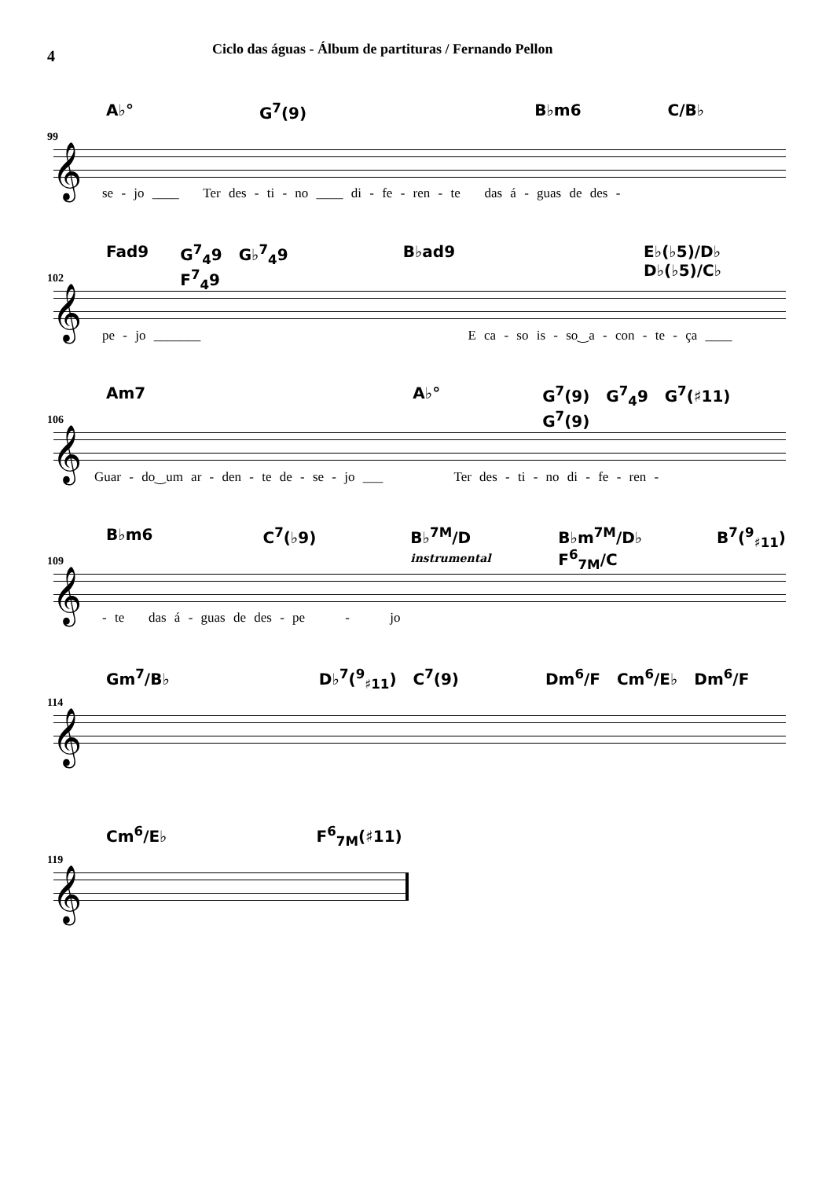4
Ciclo das águas - Álbum de partituras / Fernando Pellon
A♭° G<sup>7</sup>(9) B♭m6 C/B♭
99
𝄞
se - jo ____ Ter des - ti - no ____ di - fe - ren - te das á - guas de des -
Fad9 G<sup>7</sup><sub>4</sub>9 G♭<sup>7</sup><sub>4</sub>9 F<sup>7</sup><sub>4</sub>9 B♭ad9 E♭(♭5)/D♭ D♭(♭5)/C♭
102
𝄞
pe - jo _______ E ca - so is - so‿a - con - te - ça ____
Am7 A♭° G<sup>7</sup>(9) G<sup>7</sup><sub>4</sub>9 G<sup>7</sup>(♯11) G<sup>7</sup>(9)
106
𝄞
Guar - do‿um ar - den - te de - se - jo ___ Ter des - ti - no di - fe - ren -
B♭m6 C<sup>7</sup>(♭9) B♭<sup>7M</sup>/D instrumental B♭m<sup>7M</sup>/D♭ F<sup>6</sup><sub>7M</sub>/C B<sup>7</sup>(<sup>9</sup><sub>♯11</sub>)
109
𝄞
- te das á - guas de des - pe - jo
Gm<sup>7</sup>/B♭ D♭<sup>7</sup>(<sup>9</sup><sub>♯11</sub>) C<sup>7</sup>(9) Dm<sup>6</sup>/F Cm<sup>6</sup>/E♭ Dm<sup>6</sup>/F
114
𝄞
Cm<sup>6</sup>/E♭ F<sup>6</sup><sub>7M</sub>(♯11)
119
𝄞